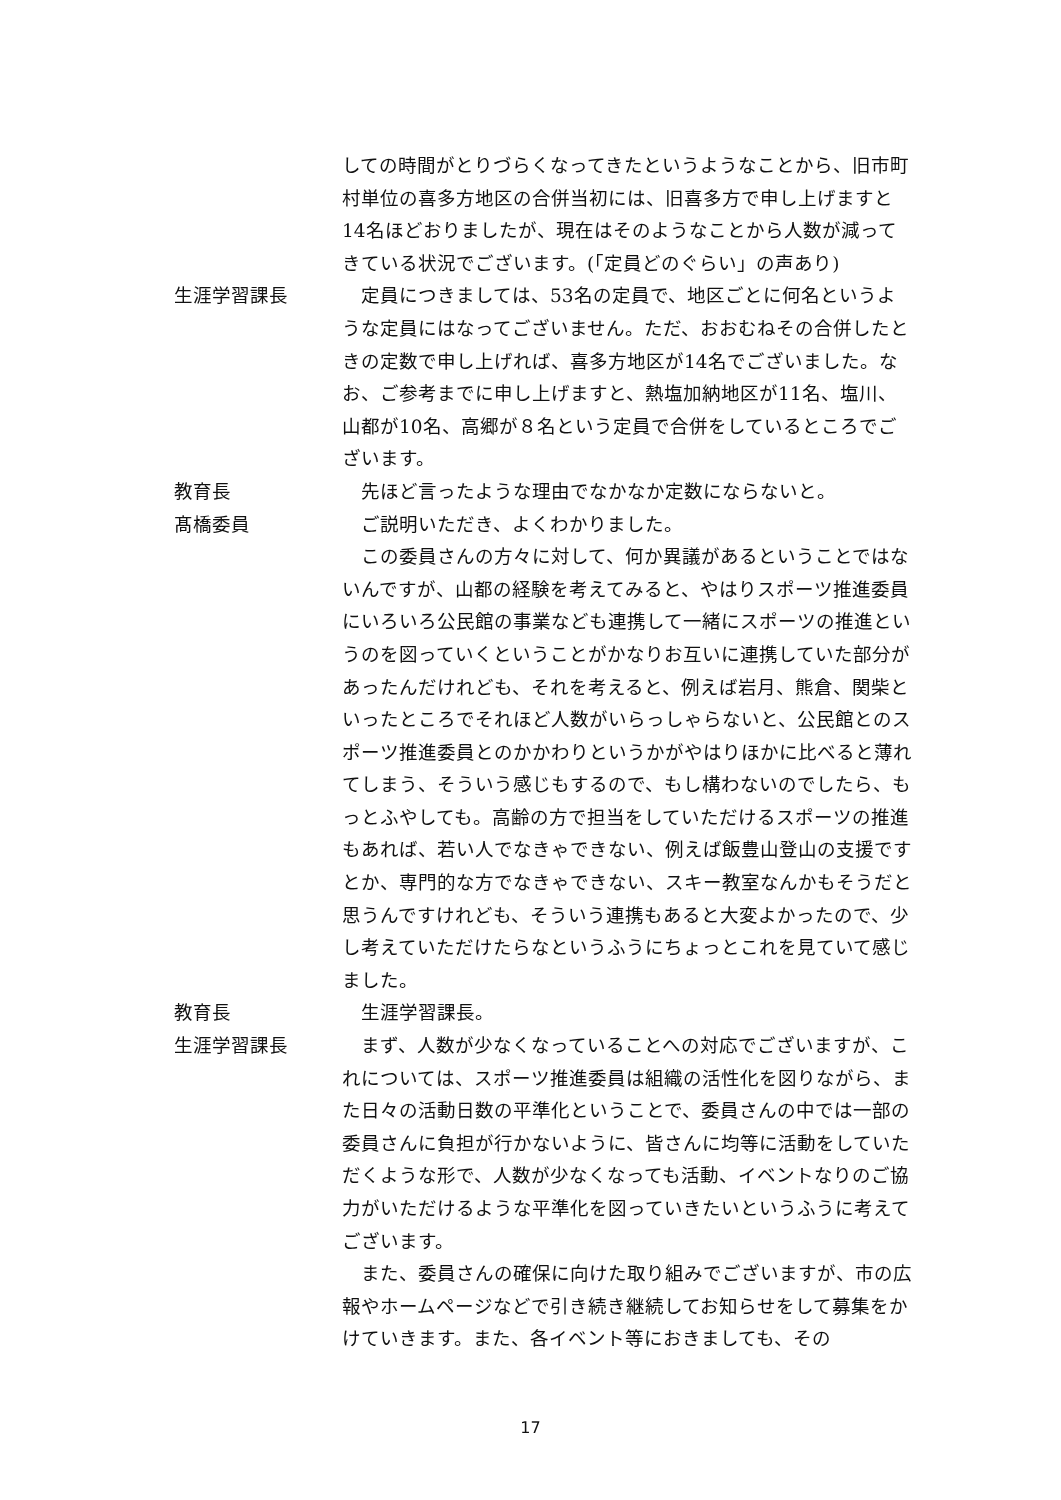しての時間がとりづらくなってきたというようなことから、旧市町村単位の喜多方地区の合併当初には、旧喜多方で申し上げますと14名ほどおりましたが、現在はそのようなことから人数が減ってきている状況でございます。(「定員どのぐらい」の声あり)
生涯学習課長 　定員につきましては、53名の定員で、地区ごとに何名というような定員にはなってございません。ただ、おおむねその合併したときの定数で申し上げれば、喜多方地区が14名でございました。なお、ご参考までに申し上げますと、熱塩加納地区が11名、塩川、山都が10名、高郷が８名という定員で合併をしているところでございます。
教育長 　先ほど言ったような理由でなかなか定数にならないと。
髙橋委員 　ご説明いただき、よくわかりました。
　この委員さんの方々に対して、何か異議があるということではないんですが、山都の経験を考えてみると、やはりスポーツ推進委員にいろいろ公民館の事業なども連携して一緒にスポーツの推進というのを図っていくということがかなりお互いに連携していた部分があったんだけれども、それを考えると、例えば岩月、熊倉、関柴といったところでそれほど人数がいらっしゃらないと、公民館とのスポーツ推進委員とのかかわりというかがやはりほかに比べると薄れてしまう、そういう感じもするので、もし構わないのでしたら、もっとふやしても。高齢の方で担当をしていただけるスポーツの推進もあれば、若い人でなきゃできない、例えば飯豊山登山の支援ですとか、専門的な方でなきゃできない、スキー教室なんかもそうだと思うんですけれども、そういう連携もあると大変よかったので、少し考えていただけたらなというふうにちょっとこれを見ていて感じました。
教育長 　生涯学習課長。
生涯学習課長 　まず、人数が少なくなっていることへの対応でございますが、これについては、スポーツ推進委員は組織の活性化を図りながら、また日々の活動日数の平準化ということで、委員さんの中では一部の委員さんに負担が行かないように、皆さんに均等に活動をしていただくような形で、人数が少なくなっても活動、イベントなりのご協力がいただけるような平準化を図っていきたいというふうに考えてございます。
　また、委員さんの確保に向けた取り組みでございますが、市の広報やホームページなどで引き続き継続してお知らせをして募集をかけていきます。また、各イベント等におきましても、その
17